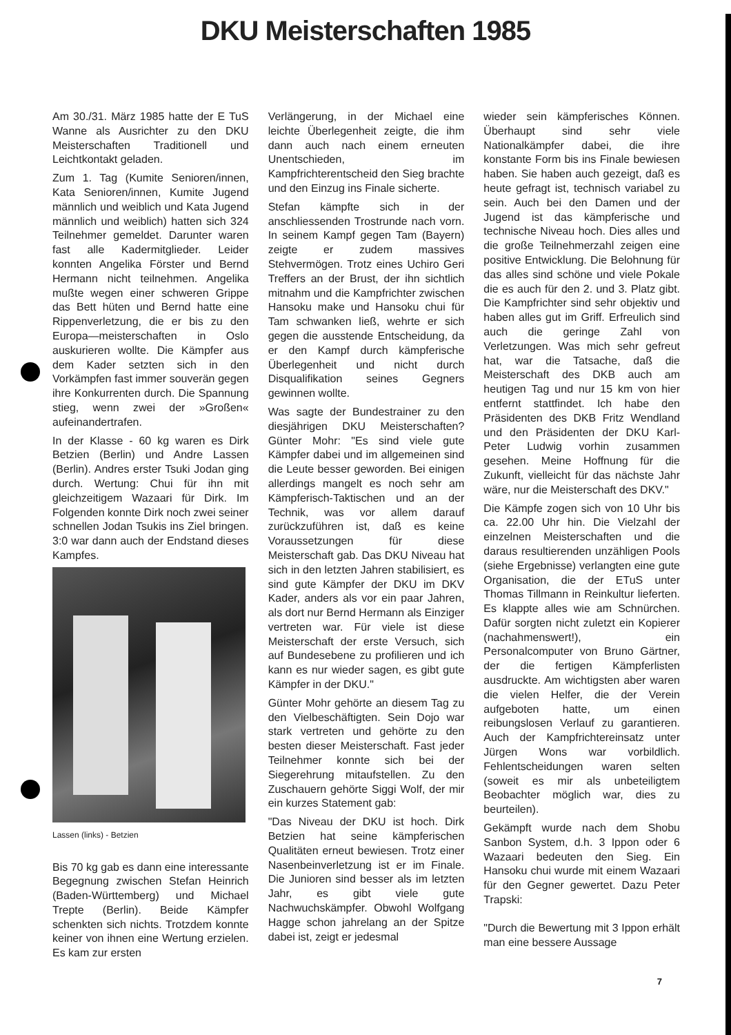DKU Meisterschaften 1985
Am 30./31. März 1985 hatte der E TuS Wanne als Ausrichter zu den DKU Meisterschaften Traditionell und Leichtkontakt geladen.
Zum 1. Tag (Kumite Senioren/innen, Kata Senioren/innen, Kumite Jugend männlich und weiblich und Kata Jugend männlich und weiblich) hatten sich 324 Teilnehmer gemeldet. Darunter waren fast alle Kadermitglieder. Leider konnten Angelika Förster und Bernd Hermann nicht teilnehmen. Angelika mußte wegen einer schweren Grippe das Bett hüten und Bernd hatte eine Rippenverletzung, die er bis zu den Europa—meisterschaften in Oslo auskurieren wollte. Die Kämpfer aus dem Kader setzten sich in den Vorkämpfen fast immer souverän gegen ihre Konkurrenten durch. Die Spannung stieg, wenn zwei der »Großen« aufeinandertrafen.
In der Klasse - 60 kg waren es Dirk Betzien (Berlin) und Andre Lassen (Berlin). Andres erster Tsuki Jodan ging durch. Wertung: Chui für ihn mit gleichzeitigem Wazaari für Dirk. Im Folgenden konnte Dirk noch zwei seiner schnellen Jodan Tsukis ins Ziel bringen. 3:0 war dann auch der Endstand dieses Kampfes.
Lassen (links) - Betzien
Bis 70 kg gab es dann eine interessante Begegnung zwischen Stefan Heinrich (Baden-Württemberg) und Michael Trepte (Berlin). Beide Kämpfer schenkten sich nichts. Trotzdem konnte keiner von ihnen eine Wertung erzielen. Es kam zur ersten
Verlängerung, in der Michael eine leichte Überlegenheit zeigte, die ihm dann auch nach einem erneuten Unentschieden, im Kampfrichterentscheid den Sieg brachte und den Einzug ins Finale sicherte.
Stefan kämpfte sich in der anschliessenden Trostrunde nach vorn. In seinem Kampf gegen Tam (Bayern) zeigte er zudem massives Stehvermögen. Trotz eines Uchiro Geri Treffers an der Brust, der ihn sichtlich mitnahm und die Kampfrichter zwischen Hansoku make und Hansoku chui für Tam schwanken ließ, wehrte er sich gegen die ausstende Entscheidung, da er den Kampf durch kämpferische Überlegenheit und nicht durch Disqualifikation seines Gegners gewinnen wollte.
Was sagte der Bundestrainer zu den diesjährigen DKU Meisterschaften? Günter Mohr: "Es sind viele gute Kämpfer dabei und im allgemeinen sind die Leute besser geworden. Bei einigen allerdings mangelt es noch sehr am Kämpferisch-Taktischen und an der Technik, was vor allem darauf zurückzuführen ist, daß es keine Voraussetzungen für diese Meisterschaft gab. Das DKU Niveau hat sich in den letzten Jahren stabilisiert, es sind gute Kämpfer der DKU im DKV Kader, anders als vor ein paar Jahren, als dort nur Bernd Hermann als Einziger vertreten war. Für viele ist diese Meisterschaft der erste Versuch, sich auf Bundesebene zu profilieren und ich kann es nur wieder sagen, es gibt gute Kämpfer in der DKU."
Günter Mohr gehörte an diesem Tag zu den Vielbeschäftigten. Sein Dojo war stark vertreten und gehörte zu den besten dieser Meisterschaft. Fast jeder Teilnehmer konnte sich bei der Siegerehrung mitaufstellen. Zu den Zuschauern gehörte Siggi Wolf, der mir ein kurzes Statement gab:
"Das Niveau der DKU ist hoch. Dirk Betzien hat seine kämpferischen Qualitäten erneut bewiesen. Trotz einer Nasenbeinverletzung ist er im Finale. Die Junioren sind besser als im letzten Jahr, es gibt viele gute Nachwuchskämpfer. Obwohl Wolfgang Hagge schon jahrelang an der Spitze dabei ist, zeigt er jedesmal
wieder sein kämpferisches Können. Überhaupt sind sehr viele Nationalkämpfer dabei, die ihre konstante Form bis ins Finale bewiesen haben. Sie haben auch gezeigt, daß es heute gefragt ist, technisch variabel zu sein. Auch bei den Damen und der Jugend ist das kämpferische und technische Niveau hoch. Dies alles und die große Teilnehmerzahl zeigen eine positive Entwicklung. Die Belohnung für das alles sind schöne und viele Pokale die es auch für den 2. und 3. Platz gibt. Die Kampfrichter sind sehr objektiv und haben alles gut im Griff. Erfreulich sind auch die geringe Zahl von Verletzungen. Was mich sehr gefreut hat, war die Tatsache, daß die Meisterschaft des DKB auch am heutigen Tag und nur 15 km von hier entfernt stattfindet. Ich habe den Präsidenten des DKB Fritz Wendland und den Präsidenten der DKU Karl-Peter Ludwig vorhin zusammen gesehen. Meine Hoffnung für die Zukunft, vielleicht für das nächste Jahr wäre, nur die Meisterschaft des DKV."
Die Kämpfe zogen sich von 10 Uhr bis ca. 22.00 Uhr hin. Die Vielzahl der einzelnen Meisterschaften und die daraus resultierenden unzähligen Pools (siehe Ergebnisse) verlangten eine gute Organisation, die der ETuS unter Thomas Tillmann in Reinkultur lieferten. Es klappte alles wie am Schnürchen. Dafür sorgten nicht zuletzt ein Kopierer (nachahmenswert!), ein Personalcomputer von Bruno Gärtner, der die fertigen Kämpferlisten ausdruckte. Am wichtigsten aber waren die vielen Helfer, die der Verein aufgeboten hatte, um einen reibungslosen Verlauf zu garantieren. Auch der Kampfrichtereinsatz unter Jürgen Wons war vorbildlich. Fehlentscheidungen waren selten (soweit es mir als unbeteiligtem Beobachter möglich war, dies zu beurteilen).
Gekämpft wurde nach dem Shobu Sanbon System, d.h. 3 Ippon oder 6 Wazaari bedeuten den Sieg. Ein Hansoku chui wurde mit einem Wazaari für den Gegner gewertet. Dazu Peter Trapski:
"Durch die Bewertung mit 3 Ippon erhält man eine bessere Aussage
7